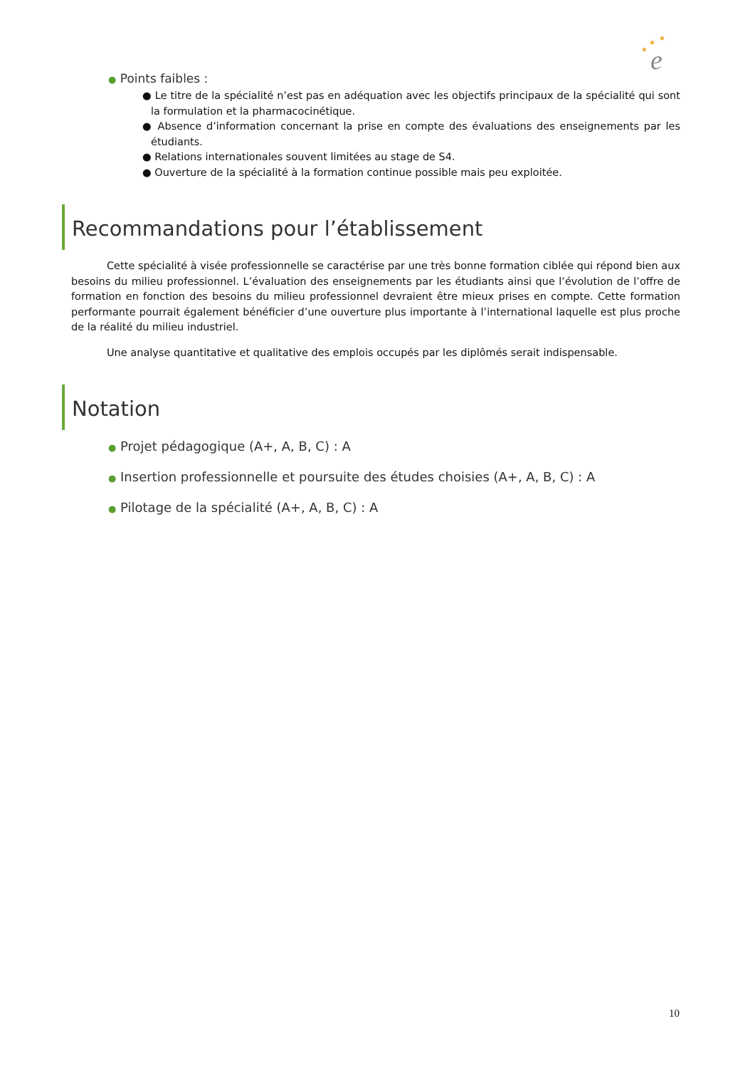★
★
★
e
● Points faibles :
● Le titre de la spécialité n’est pas en adéquation avec les objectifs principaux de la spécialité qui sont la formulation et la pharmacocinétique.
● Absence d’information concernant la prise en compte des évaluations des enseignements par les étudiants.
● Relations internationales souvent limitées au stage de S4.
● Ouverture de la spécialité à la formation continue possible mais peu exploitée.
Recommandations pour l’établissement
Cette spécialité à visée professionnelle se caractérise par une très bonne formation ciblée qui répond bien aux besoins du milieu professionnel. L’évaluation des enseignements par les étudiants ainsi que l’évolution de l’offre de formation en fonction des besoins du milieu professionnel devraient être mieux prises en compte. Cette formation performante pourrait également bénéficier d’une ouverture plus importante à l’international laquelle est plus proche de la réalité du milieu industriel.
Une analyse quantitative et qualitative des emplois occupés par les diplômés serait indispensable.
Notation
● Projet pédagogique (A+, A, B, C) : A
● Insertion professionnelle et poursuite des études choisies (A+, A, B, C) : A
● Pilotage de la spécialité (A+, A, B, C) : A
10